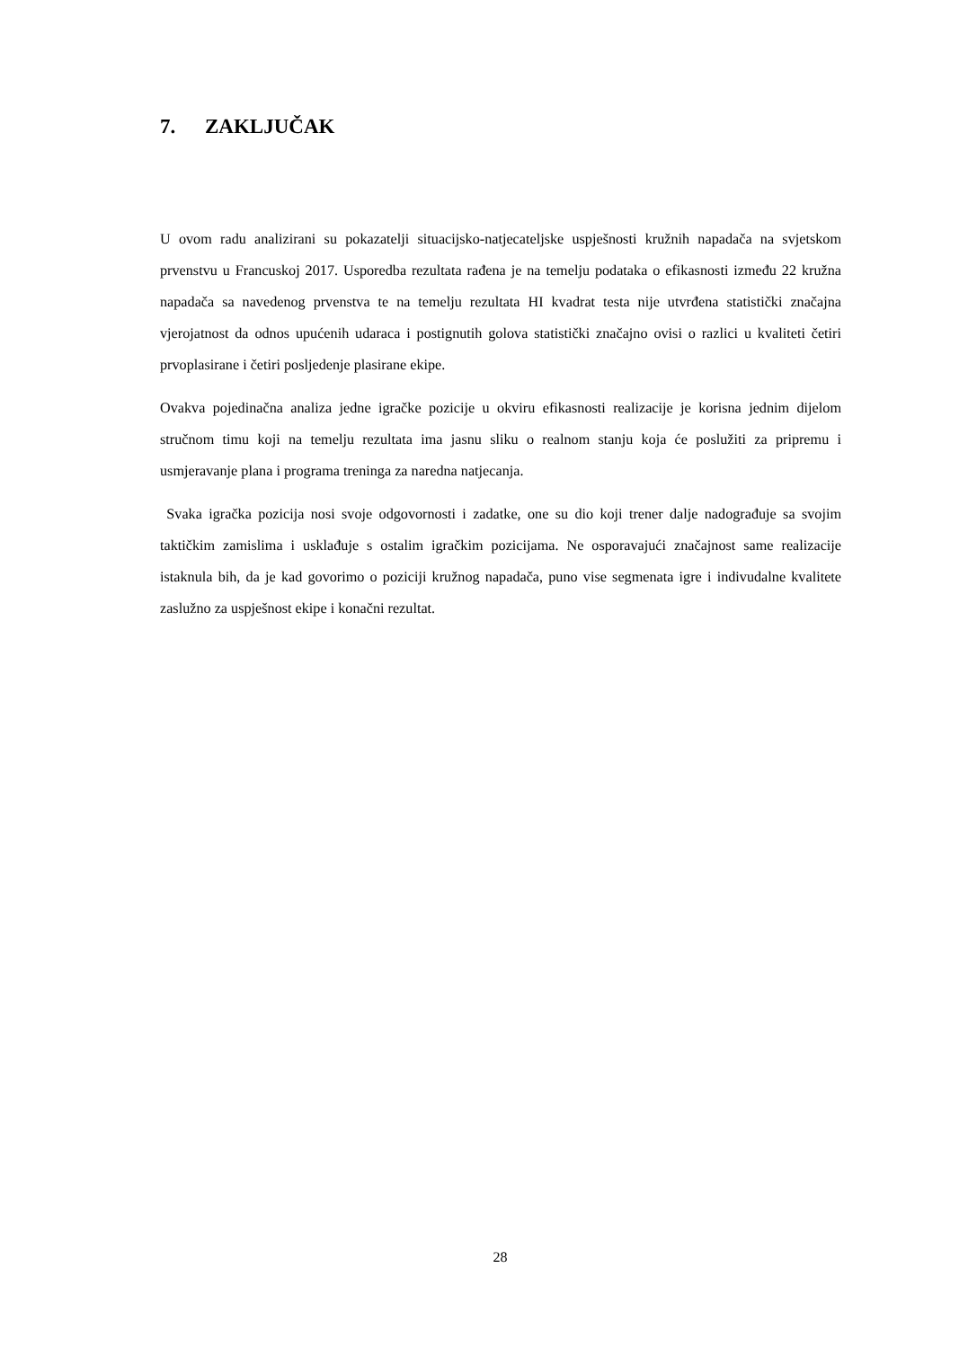7. ZAKLJUČAK
U ovom radu analizirani su pokazatelji situacijsko-natjecateljske uspješnosti kružnih napadača na svjetskom prvenstvu u Francuskoj 2017. Usporedba rezultata rađena je na temelju podataka o efikasnosti između 22 kružna napadača sa navedenog prvenstva te na temelju rezultata HI kvadrat testa nije utvrđena statistički značajna vjerojatnost da odnos upućenih udaraca i postignutih golova statistički značajno ovisi o razlici u kvaliteti četiri prvoplasirane i četiri posljedenje plasirane ekipe.
Ovakva pojedinačna analiza jedne igračke pozicije u okviru efikasnosti realizacije je korisna jednim dijelom stručnom timu koji na temelju rezultata ima jasnu sliku o realnom stanju koja će poslužiti za pripremu i usmjeravanje plana i programa treninga za naredna natjecanja.
Svaka igračka pozicija nosi svoje odgovornosti i zadatke, one su dio koji trener dalje nadograđuje sa svojim taktičkim zamislima i usklađuje s ostalim igračkim pozicijama. Ne osporavajući značajnost same realizacije istaknula bih, da je kad govorimo o poziciji kružnog napadača, puno vise segmenata igre i indivudalne kvalitete zaslužno za uspješnost ekipe i konačni rezultat.
28